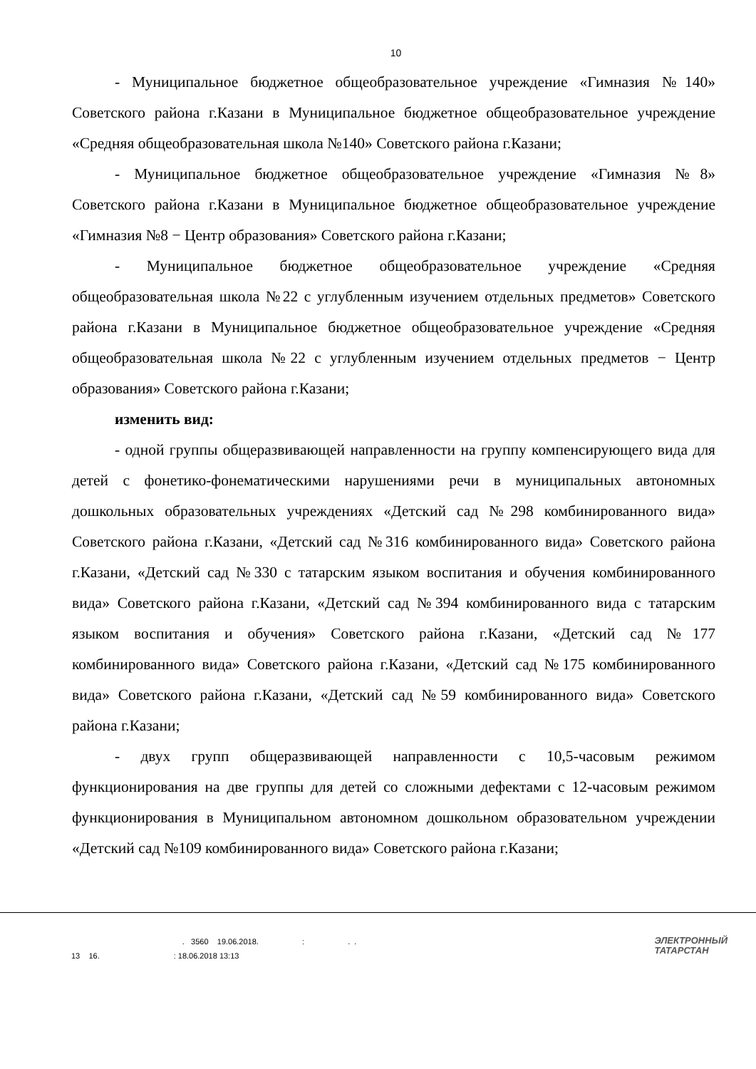10
- Муниципальное бюджетное общеобразовательное учреждение «Гимназия №140» Советского района г.Казани в Муниципальное бюджетное общеобразовательное учреждение «Средняя общеобразовательная школа №140» Советского района г.Казани;
- Муниципальное бюджетное общеобразовательное учреждение «Гимназия №8» Советского района г.Казани в Муниципальное бюджетное общеобразовательное учреждение «Гимназия №8 − Центр образования» Советского района г.Казани;
- Муниципальное бюджетное общеобразовательное учреждение «Средняя общеобразовательная школа №22 с углубленным изучением отдельных предметов» Советского района г.Казани в Муниципальное бюджетное общеобразовательное учреждение «Средняя общеобразовательная школа №22 с углубленным изучением отдельных предметов − Центр образования» Советского района г.Казани;
изменить вид:
- одной группы общеразвивающей направленности на группу компенсирующего вида для детей с фонетико-фонематическими нарушениями речи в муниципальных автономных дошкольных образовательных учреждениях «Детский сад №298 комбинированного вида» Советского района г.Казани, «Детский сад №316 комбинированного вида» Советского района г.Казани, «Детский сад №330 с татарским языком воспитания и обучения комбинированного вида» Советского района г.Казани, «Детский сад №394 комбинированного вида с татарским языком воспитания и обучения» Советского района г.Казани, «Детский сад №177 комбинированного вида» Советского района г.Казани, «Детский сад №175 комбинированного вида» Советского района г.Казани, «Детский сад №59 комбинированного вида» Советского района г.Казани;
- двух групп общеразвивающей направленности с 10,5-часовым режимом функционирования на две группы для детей со сложными дефектами с 12-часовым режимом функционирования в Муниципальном автономном дошкольном образовательном учреждении «Детский сад №109 комбинированного вида» Советского района г.Казани;
. 3560 19.06.2018. : . . 13 16. : 18.06.2018 13:13
ЭЛЕКТРОННЫЙ
ТАТАРСТАН